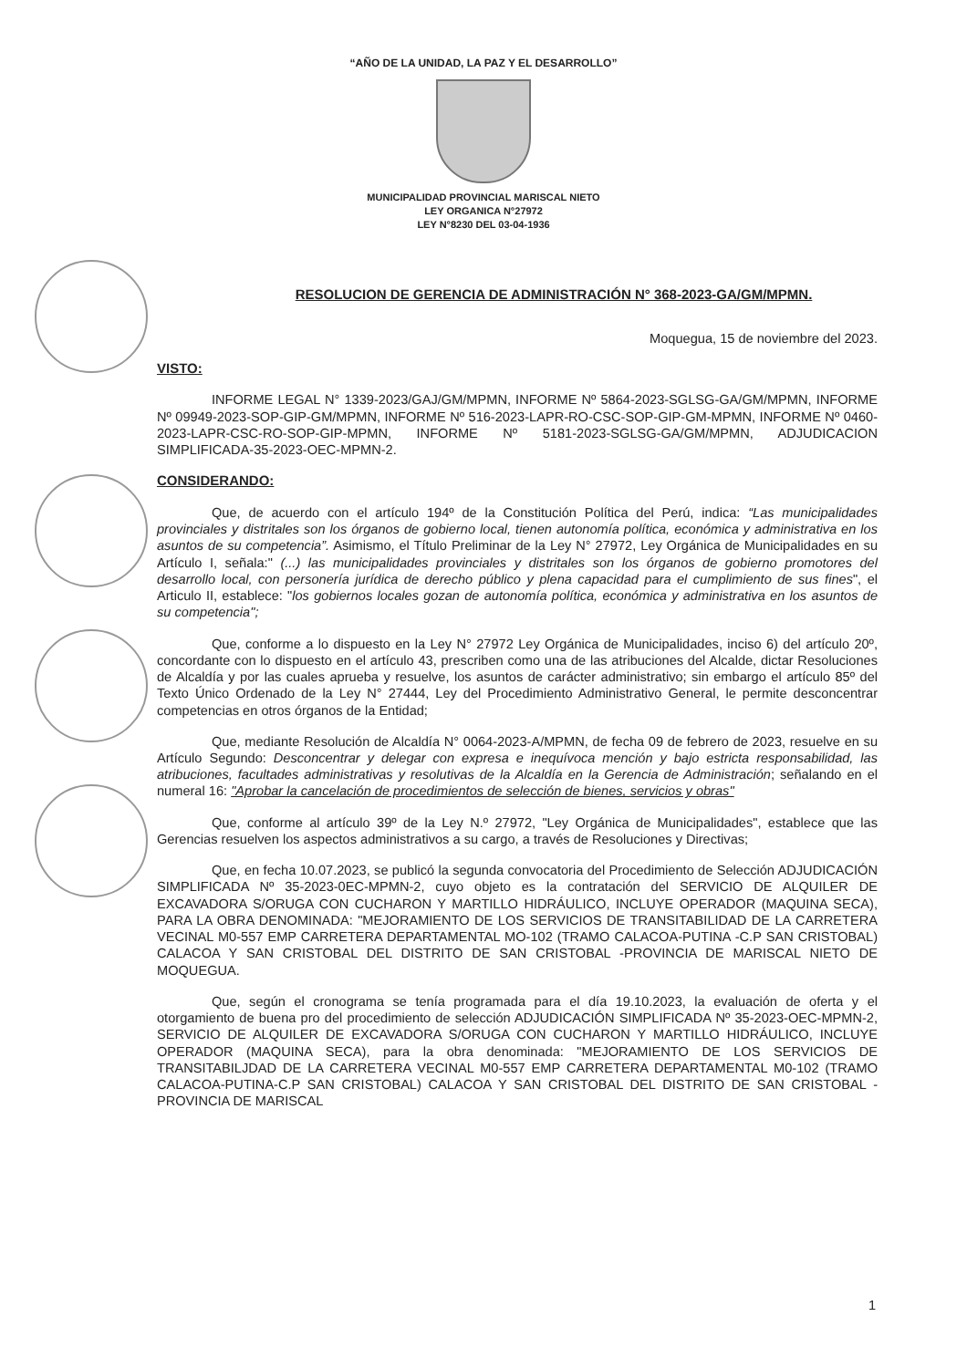“AÑO DE LA UNIDAD, LA PAZ Y EL DESARROLLO”
MUNICIPALIDAD PROVINCIAL MARISCAL NIETO
LEY ORGANICA N°27972
LEY N°8230 DEL 03-04-1936
RESOLUCION DE GERENCIA DE ADMINISTRACIÓN N° 368-2023-GA/GM/MPMN.
Moquegua, 15 de noviembre del 2023.
VISTO:
INFORME LEGAL N° 1339-2023/GAJ/GM/MPMN, INFORME Nº 5864-2023-SGLSG-GA/GM/MPMN, INFORME Nº 09949-2023-SOP-GIP-GM/MPMN, INFORME Nº 516-2023-LAPR-RO-CSC-SOP-GIP-GM-MPMN, INFORME Nº 0460-2023-LAPR-CSC-RO-SOP-GIP-MPMN, INFORME Nº 5181-2023-SGLSG-GA/GM/MPMN, ADJUDICACION SIMPLIFICADA-35-2023-OEC-MPMN-2.
CONSIDERANDO:
Que, de acuerdo con el artículo 194º de la Constitución Política del Perú, indica: “Las municipalidades provinciales y distritales son los órganos de gobierno local, tienen autonomía política, económica y administrativa en los asuntos de su competencia”. Asimismo, el Título Preliminar de la Ley N° 27972, Ley Orgánica de Municipalidades en su Artículo I, señala:" (...) las municipalidades provinciales y distritales son los órganos de gobierno promotores del desarrollo local, con personería jurídica de derecho público y plena capacidad para el cumplimiento de sus fines", el Articulo II, establece: "los gobiernos locales gozan de autonomía política, económica y administrativa en los asuntos de su competencia";
Que, conforme a lo dispuesto en la Ley N° 27972 Ley Orgánica de Municipalidades, inciso 6) del artículo 20º, concordante con lo dispuesto en el artículo 43, prescriben como una de las atribuciones del Alcalde, dictar Resoluciones de Alcaldía y por las cuales aprueba y resuelve, los asuntos de carácter administrativo; sin embargo el artículo 85º del Texto Único Ordenado de la Ley N° 27444, Ley del Procedimiento Administrativo General, le permite desconcentrar competencias en otros órganos de la Entidad;
Que, mediante Resolución de Alcaldía N° 0064-2023-A/MPMN, de fecha 09 de febrero de 2023, resuelve en su Artículo Segundo: Desconcentrar y delegar con expresa e inequívoca mención y bajo estricta responsabilidad, las atribuciones, facultades administrativas y resolutivas de la Alcaldía en la Gerencia de Administración; señalando en el numeral 16: "Aprobar la cancelación de procedimientos de selección de bienes, servicios y obras"
Que, conforme al artículo 39º de la Ley N.º 27972, "Ley Orgánica de Municipalidades", establece que las Gerencias resuelven los aspectos administrativos a su cargo, a través de Resoluciones y Directivas;
Que, en fecha 10.07.2023, se publicó la segunda convocatoria del Procedimiento de Selección ADJUDICACIÓN SIMPLIFICADA Nº 35-2023-0EC-MPMN-2, cuyo objeto es la contratación del SERVICIO DE ALQUILER DE EXCAVADORA S/ORUGA CON CUCHARON Y MARTILLO HIDRÁULICO, INCLUYE OPERADOR (MAQUINA SECA), PARA LA OBRA DENOMINADA: "MEJORAMIENTO DE LOS SERVICIOS DE TRANSITABILIDAD DE LA CARRETERA VECINAL M0-557 EMP CARRETERA DEPARTAMENTAL MO-102 (TRAMO CALACOA-PUTINA -C.P SAN CRISTOBAL) CALACOA Y SAN CRISTOBAL DEL DISTRITO DE SAN CRISTOBAL -PROVINCIA DE MARISCAL NIETO DE MOQUEGUA.
Que, según el cronograma se tenía programada para el día 19.10.2023, la evaluación de oferta y el otorgamiento de buena pro del procedimiento de selección ADJUDICACIÓN SIMPLIFICADA Nº 35-2023-OEC-MPMN-2, SERVICIO DE ALQUILER DE EXCAVADORA S/ORUGA CON CUCHARON Y MARTILLO HIDRÁULICO, INCLUYE OPERADOR (MAQUINA SECA), para la obra denominada: "MEJORAMIENTO DE LOS SERVICIOS DE TRANSITABILJDAD DE LA CARRETERA VECINAL M0-557 EMP CARRETERA DEPARTAMENTAL M0-102 (TRAMO CALACOA-PUTINA-C.P SAN CRISTOBAL) CALACOA Y SAN CRISTOBAL DEL DISTRITO DE SAN CRISTOBAL -PROVINCIA DE MARISCAL
1